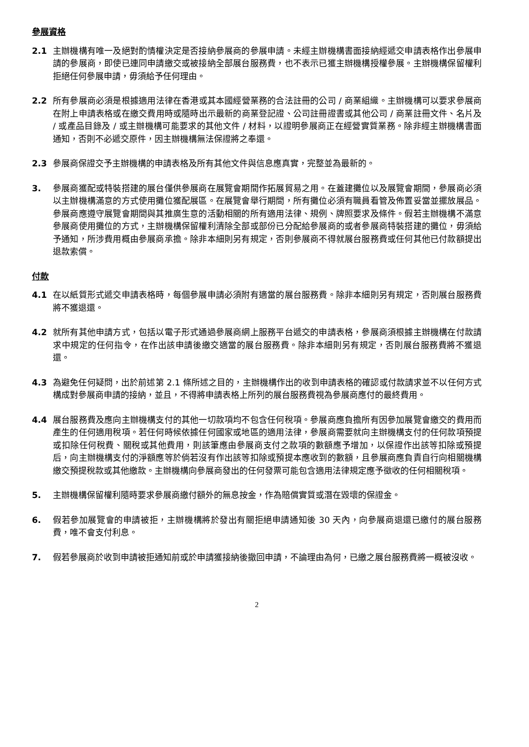參展資格
2.1 主辦機構有唯一及絕對酌情權決定是否接納參展商的參展申請。未經主辦機構書面接納經遞交申請表格作出參展申請的參展商，即使已連同申請繳交或被接納全部展台服務費，也不表示已獲主辦機構授權參展。主辦機構保留權利拒絕任何參展申請，毋須給予任何理由。
2.2 所有參展商必須是根據適用法律在香港或其本國經營業務的合法註冊的公司 / 商業組織。主辦機構可以要求參展商在附上申請表格或在繳交費用時或隨時出示最新的商業登記證、公司註冊證書或其他公司 / 商業註冊文件、名片及 / 或產品目錄及 / 或主辦機構可能要求的其他文件 / 材料，以證明參展商正在經營實質業務。除非經主辦機構書面通知，否則不必遞交原件，因主辦機構無法保證將之奉還。
2.3 參展商保證交予主辦機構的申請表格及所有其他文件與信息應真實，完整並為最新的。
3. 參展商獲配或特裝搭建的展台僅供參展商在展覽會期間作拓展貿易之用。在蓋建攤位以及展覽會期間，參展商必須以主辦機構滿意的方式使用攤位獲配展區。在展覽會舉行期間，所有攤位必須有職員看管及佈置妥當並擺放展品。參展商應遵守展覽會期間與其推廣生意的活動相關的所有適用法律、規例、牌照要求及條件。假若主辦機構不滿意參展商使用攤位的方式，主辦機構保留權利清除全部或部份已分配給參展商的或者參展商特裝搭建的攤位，毋須給予通知，所涉費用概由參展商承擔。除非本細則另有規定，否則參展商不得就展台服務費或任何其他已付款額提出退款索償。
付款
4.1 在以紙質形式遞交申請表格時，每個參展申請必須附有適當的展台服務費。除非本細則另有規定，否則展台服務費將不獲退還。
4.2 就所有其他申請方式，包括以電子形式通過參展商網上服務平台遞交的申請表格，參展商須根據主辦機構在付款請求中規定的任何指令，在作出該申請後繳交適當的展台服務費。除非本細則另有規定，否則展台服務費將不獲退還。
4.3 為避免任何疑問，出於前述第 2.1 條所述之目的，主辦機構作出的收到申請表格的確認或付款請求並不以任何方式構成對參展商申請的接納，並且，不得將申請表格上所列的展台服務費視為參展商應付的最終費用。
4.4 展台服務費及應向主辦機構支付的其他一切款項均不包含任何稅項。參展商應負擔所有因參加展覽會繳交的費用而產生的任何適用稅項。若任何時候依據任何國家或地區的適用法律，參展商需要就向主辦機構支付的任何款項預提或扣除任何稅費、關稅或其他費用，則該筆應由參展商支付之款項的數額應予增加，以保證作出該等扣除或預提后，向主辦機構支付的淨額應等於倘若沒有作出該等扣除或預提本應收到的數額，且參展商應負責自行向相關機構繳交預提稅款或其他繳款。主辦機構向參展商發出的任何發票可能包含適用法律規定應予徵收的任何相關稅項。
5. 主辦機構保留權利隨時要求參展商繳付額外的無息按金，作為賠償實質或潛在毀壞的保證金。
6. 假若參加展覽會的申請被拒，主辦機構將於發出有關拒絕申請通知後 30 天內，向參展商退還已繳付的展台服務費，唯不會支付利息。
7. 假若參展商於收到申請被拒通知前或於申請獲接納後撤回申請，不論理由為何，已繳之展台服務費將一概被沒收。
2